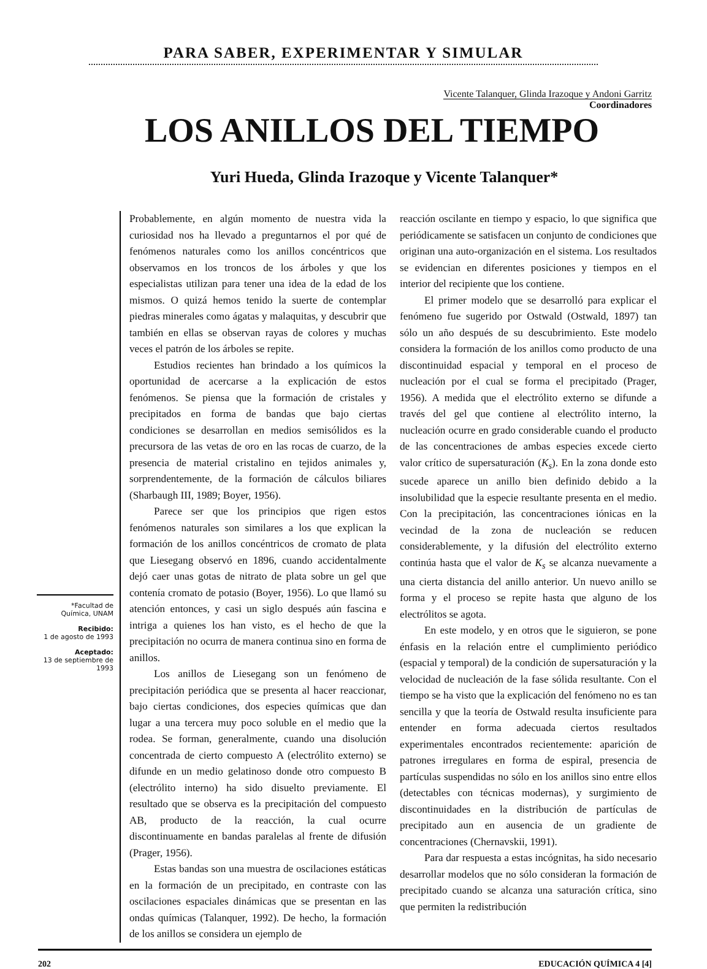PARA SABER, EXPERIMENTAR Y SIMULAR
Vicente Talanquer, Glinda Irazoque y Andoni Garritz
Coordinadores
LOS ANILLOS DEL TIEMPO
Yuri Hueda, Glinda Irazoque y Vicente Talanquer*
*Facultad de
Química, UNAM
Recibido:
1 de agosto de 1993
Aceptado:
13 de septiembre de
1993
Probablemente, en algún momento de nuestra vida la curiosidad nos ha llevado a preguntarnos el por qué de fenómenos naturales como los anillos concéntricos que observamos en los troncos de los árboles y que los especialistas utilizan para tener una idea de la edad de los mismos. O quizá hemos tenido la suerte de contemplar piedras minerales como ágatas y malaquitas, y descubrir que también en ellas se observan rayas de colores y muchas veces el patrón de los árboles se repite.
Estudios recientes han brindado a los químicos la oportunidad de acercarse a la explicación de estos fenómenos. Se piensa que la formación de cristales y precipitados en forma de bandas que bajo ciertas condiciones se desarrollan en medios semisólidos es la precursora de las vetas de oro en las rocas de cuarzo, de la presencia de material cristalino en tejidos animales y, sorprendentemente, de la formación de cálculos biliares (Sharbaugh III, 1989; Boyer, 1956).
Parece ser que los principios que rigen estos fenómenos naturales son similares a los que explican la formación de los anillos concéntricos de cromato de plata que Liesegang observó en 1896, cuando accidentalmente dejó caer unas gotas de nitrato de plata sobre un gel que contenía cromato de potasio (Boyer, 1956). Lo que llamó su atención entonces, y casi un siglo después aún fascina e intriga a quienes los han visto, es el hecho de que la precipitación no ocurra de manera continua sino en forma de anillos.
Los anillos de Liesegang son un fenómeno de precipitación periódica que se presenta al hacer reaccionar, bajo ciertas condiciones, dos especies químicas que dan lugar a una tercera muy poco soluble en el medio que la rodea. Se forman, generalmente, cuando una disolución concentrada de cierto compuesto A (electrólito externo) se difunde en un medio gelatinoso donde otro compuesto B (electrólito interno) ha sido disuelto previamente. El resultado que se observa es la precipitación del compuesto AB, producto de la reacción, la cual ocurre discontinuamente en bandas paralelas al frente de difusión (Prager, 1956).
Estas bandas son una muestra de oscilaciones estáticas en la formación de un precipitado, en contraste con las oscilaciones espaciales dinámicas que se presentan en las ondas químicas (Talanquer, 1992). De hecho, la formación de los anillos se considera un ejemplo de
reacción oscilante en tiempo y espacio, lo que significa que periódicamente se satisfacen un conjunto de condiciones que originan una auto-organización en el sistema. Los resultados se evidencian en diferentes posiciones y tiempos en el interior del recipiente que los contiene.
El primer modelo que se desarrolló para explicar el fenómeno fue sugerido por Ostwald (Ostwald, 1897) tan sólo un año después de su descubrimiento. Este modelo considera la formación de los anillos como producto de una discontinuidad espacial y temporal en el proceso de nucleación por el cual se forma el precipitado (Prager, 1956). A medida que el electrólito externo se difunde a través del gel que contiene al electrólito interno, la nucleación ocurre en grado considerable cuando el producto de las concentraciones de ambas especies excede cierto valor crítico de supersaturación (K<sub>s</sub>). En la zona donde esto sucede aparece un anillo bien definido debido a la insolubilidad que la especie resultante presenta en el medio. Con la precipitación, las concentraciones iónicas en la vecindad de la zona de nucleación se reducen considerablemente, y la difusión del electrólito externo continúa hasta que el valor de K<sub>s</sub> se alcanza nuevamente a una cierta distancia del anillo anterior. Un nuevo anillo se forma y el proceso se repite hasta que alguno de los electrólitos se agota.
En este modelo, y en otros que le siguieron, se pone énfasis en la relación entre el cumplimiento periódico (espacial y temporal) de la condición de supersaturación y la velocidad de nucleación de la fase sólida resultante. Con el tiempo se ha visto que la explicación del fenómeno no es tan sencilla y que la teoría de Ostwald resulta insuficiente para entender en forma adecuada ciertos resultados experimentales encontrados recientemente: aparición de patrones irregulares en forma de espiral, presencia de partículas suspendidas no sólo en los anillos sino entre ellos (detectables con técnicas modernas), y surgimiento de discontinuidades en la distribución de partículas de precipitado aun en ausencia de un gradiente de concentraciones (Chernavskii, 1991).
Para dar respuesta a estas incógnitas, ha sido necesario desarrollar modelos que no sólo consideran la formación de precipitado cuando se alcanza una saturación crítica, sino que permiten la redistribución
202 EDUCACIÓN QUÍMICA 4 [4]